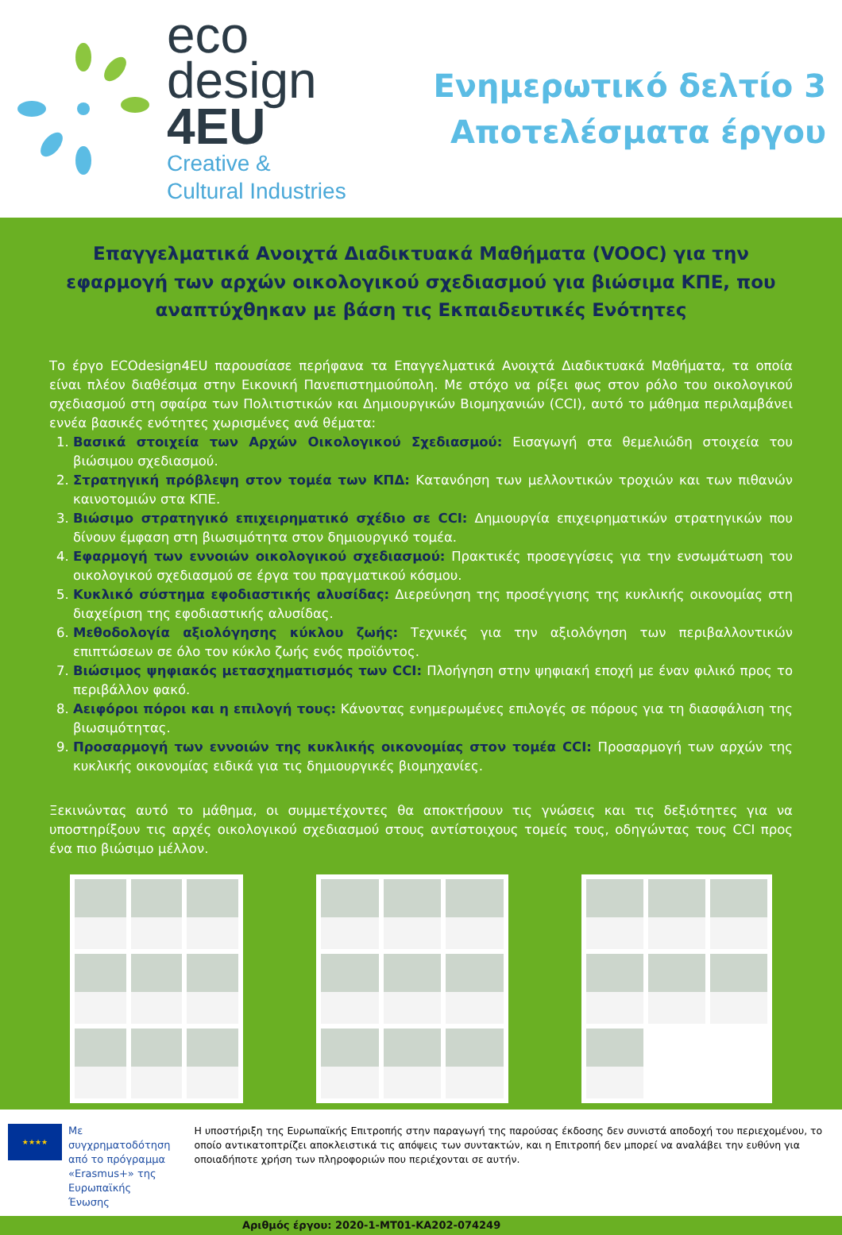eco
design
4EU
Creative &
Cultural Industries
Ενημερωτικό δελτίο 3
Αποτελέσματα έργου
Επαγγελματικά Ανοιχτά Διαδικτυακά Μαθήματα (VOOC) για την εφαρμογή των αρχών οικολογικού σχεδιασμού για βιώσιμα ΚΠΕ, που αναπτύχθηκαν με βάση τις Εκπαιδευτικές Ενότητες
Το έργο ECOdesign4EU παρουσίασε περήφανα τα Επαγγελματικά Ανοιχτά Διαδικτυακά Μαθήματα, τα οποία είναι πλέον διαθέσιμα στην Εικονική Πανεπιστημιούπολη. Με στόχο να ρίξει φως στον ρόλο του οικολογικού σχεδιασμού στη σφαίρα των Πολιτιστικών και Δημιουργικών Βιομηχανιών (CCI), αυτό το μάθημα περιλαμβάνει εννέα βασικές ενότητες χωρισμένες ανά θέματα:
1. Βασικά στοιχεία των Αρχών Οικολογικού Σχεδιασμού: Εισαγωγή στα θεμελιώδη στοιχεία του βιώσιμου σχεδιασμού.
2. Στρατηγική πρόβλεψη στον τομέα των ΚΠΔ: Κατανόηση των μελλοντικών τροχιών και των πιθανών καινοτομιών στα ΚΠΕ.
3. Βιώσιμο στρατηγικό επιχειρηματικό σχέδιο σε CCI: Δημιουργία επιχειρηματικών στρατηγικών που δίνουν έμφαση στη βιωσιμότητα στον δημιουργικό τομέα.
4. Εφαρμογή των εννοιών οικολογικού σχεδιασμού: Πρακτικές προσεγγίσεις για την ενσωμάτωση του οικολογικού σχεδιασμού σε έργα του πραγματικού κόσμου.
5. Κυκλικό σύστημα εφοδιαστικής αλυσίδας: Διερεύνηση της προσέγγισης της κυκλικής οικονομίας στη διαχείριση της εφοδιαστικής αλυσίδας.
6. Μεθοδολογία αξιολόγησης κύκλου ζωής: Τεχνικές για την αξιολόγηση των περιβαλλοντικών επιπτώσεων σε όλο τον κύκλο ζωής ενός προϊόντος.
7. Βιώσιμος ψηφιακός μετασχηματισμός των CCI: Πλοήγηση στην ψηφιακή εποχή με έναν φιλικό προς το περιβάλλον φακό.
8. Αειφόροι πόροι και η επιλογή τους: Κάνοντας ενημερωμένες επιλογές σε πόρους για τη διασφάλιση της βιωσιμότητας.
9. Προσαρμογή των εννοιών της κυκλικής οικονομίας στον τομέα CCI: Προσαρμογή των αρχών της κυκλικής οικονομίας ειδικά για τις δημιουργικές βιομηχανίες.
Ξεκινώντας αυτό το μάθημα, οι συμμετέχοντες θα αποκτήσουν τις γνώσεις και τις δεξιότητες για να υποστηρίξουν τις αρχές οικολογικού σχεδιασμού στους αντίστοιχους τομείς τους, οδηγώντας τους CCI προς ένα πιο βιώσιμο μέλλον.
★★★★
Με συγχρηματοδότηση από το πρόγραμμα «Erasmus+» της Ευρωπαϊκής Ένωσης
Η υποστήριξη της Ευρωπαϊκής Επιτροπής στην παραγωγή της παρούσας έκδοσης δεν συνιστά αποδοχή του περιεχομένου, το οποίο αντικατοπτρίζει αποκλειστικά τις απόψεις των συντακτών, και η Επιτροπή δεν μπορεί να αναλάβει την ευθύνη για οποιαδήποτε χρήση των πληροφοριών που περιέχονται σε αυτήν.
Αριθμός έργου: 2020-1-MT01-KA202-074249